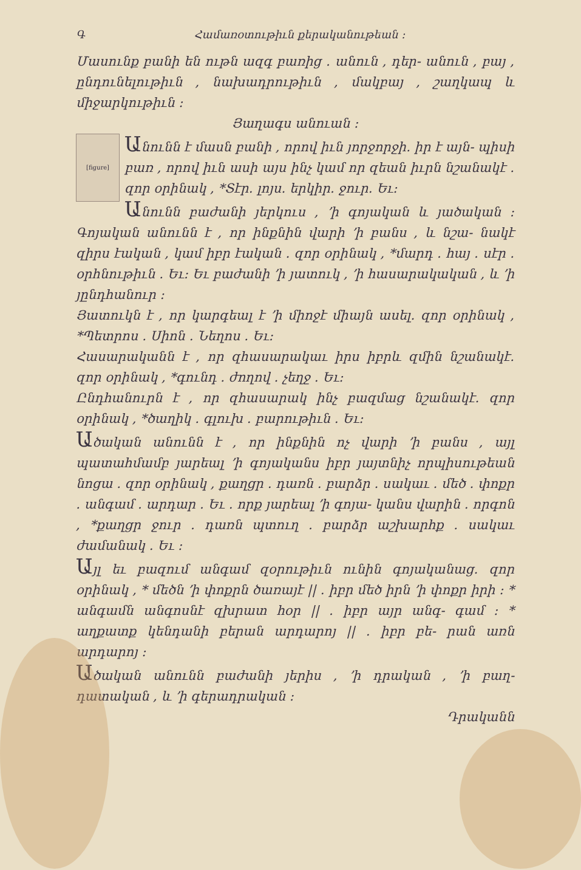Գ Համառօտութիւն քերականութեան ։
Մասունք բանի են ութն ազգ բառից ․ անուն , դեր- անուն , բայ , ընդունելութիւն , նախադրութիւն , մակբայ , շաղկապ և միջարկութիւն ։
Յաղագս անուան ։
[figure]
Անունն է մասն բանի , որով իւն յորջորջի․ իր է այն- պիսի բառ , որով իւն ասի այս ինչ կամ որ զեան իւրն նշանակէ ․ զոր օրինակ , *Տէր․ լոյս․ երկիր․ ջուր․ Եւ։
Անունն բաժանի յերկուս , ՚ի գոյական և յածական ։ Գոյական անունն է , որ ինքնին վարի ՚ի բանս , և նշա- նակէ զիրս էական , կամ իբր էական ․ զոր օրինակ , *մարդ ․ հայ ․ սէր ․ օրհնութիւն ․ Եւ։ Եւ բաժանի ՚ի յատուկ , ՚ի հասարակական , և ՚ի յընդհանուր ։
Յատուկն է , որ կարգեալ է ՚ի միոջէ միայն ասել․ զոր օրինակ , *Պետրոս ․ Սիոն ․ Նեղոս ․ Եւ։
Հասարականն է , որ զհասարակաւ իրս իբրև զմին նշանակէ․ զոր օրինակ , *գունդ ․ ժողով ․ չեղջ ․ Եւ։
Ընդհանուրն է , որ զհասարակ ինչ բազմաց նշանակէ․ զոր օրինակ , *ծաղիկ ․ գլուխ ․ բարութիւն ․ Եւ։
Ածական անունն է , որ ինքնին ոչ վարի ՚ի բանս , այլ պատահմամբ յարեալ ՚ի գոյականս իբր յայտնիչ որպիսութեան նոցա ․ զոր օրինակ , քաղցր ․ դառն ․ բարձր ․ սակաւ ․ մեծ ․ փոքր ․ անգամ ․ արդար ․ Եւ ․ որք յարեալ ՚ի գոյա- կանս վարին ․ որգոն , *քաղցր ջուր ․ դառն պտուղ ․ բարձր աշխարհք ․ սակաւ ժամանակ ․ Եւ ։
Այլ եւ բազում անգամ զօրութիւն ունին գոյականաց․ զոր օրինակ , * մեծն ՚ի փոքրն ծառայէ || ․ իբր մեծ իրն ՚ի փոքր իրի ։ * անգամն անգոսնէ զխրատ հօր || ․ իբր այր անգ- գամ ։ * աղքատք կենդանի բերան արդարոյ || ․ իբր բե- րան առն արդարոյ ։
Ածական անունն բաժանի յերիս , ՚ի դրական , ՚ի բաղ- դատական , և ՚ի գերադրական ։
Դրականն